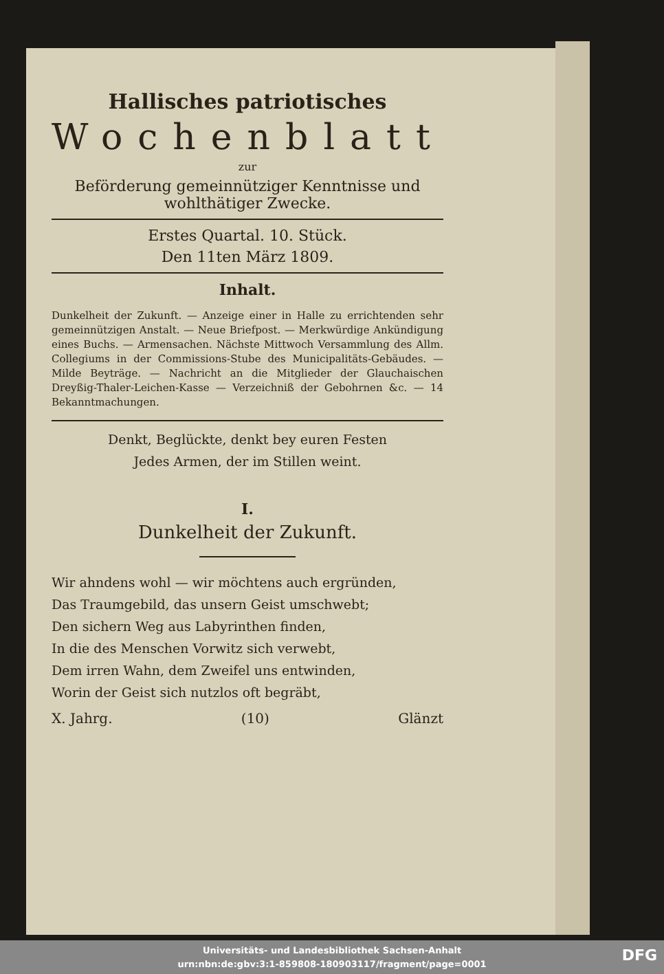Hallisches patriotisches
Wochenblatt
zur
Beförderung gemeinnütziger Kenntnisse und wohlthätiger Zwecke.
Erstes Quartal. 10. Stück.
Den 11ten März 1809.
Inhalt.
Dunkelheit der Zukunft. — Anzeige einer in Halle zu errichtenden sehr gemeinnützigen Anstalt. — Neue Briefpost. — Merkwürdige Ankündigung eines Buchs. — Armensachen. Nächste Mittwoch Versammlung des Allm. Collegiums in der Commissions-Stube des Municipalitäts-Gebäudes. — Milde Beyträge. — Nachricht an die Mitglieder der Glauchaischen Dreyßig-Thaler-Leichen-Kasse — Verzeichniß der Gebohrnen &c. — 14 Bekanntmachungen.
Denkt, Beglückte, denkt bey euren Festen
Jedes Armen, der im Stillen weint.
I.
Dunkelheit der Zukunft.
Wir ahndens wohl — wir möchtens auch ergründen,
Das Traumgebild, das unsern Geist umschwebt;
Den sichern Weg aus Labyrinthen finden,
In die des Menschen Vorwitz sich verwebt,
Dem irren Wahn, dem Zweifel uns entwinden,
Worin der Geist sich nutzlos oft begräbt,
X. Jahrg. (10) Glänzt
Universitäts- und Landesbibliothek Sachsen-Anhalt
urn:nbn:de:gbv:3:1-859808-180903117/fragment/page=0001
DFG